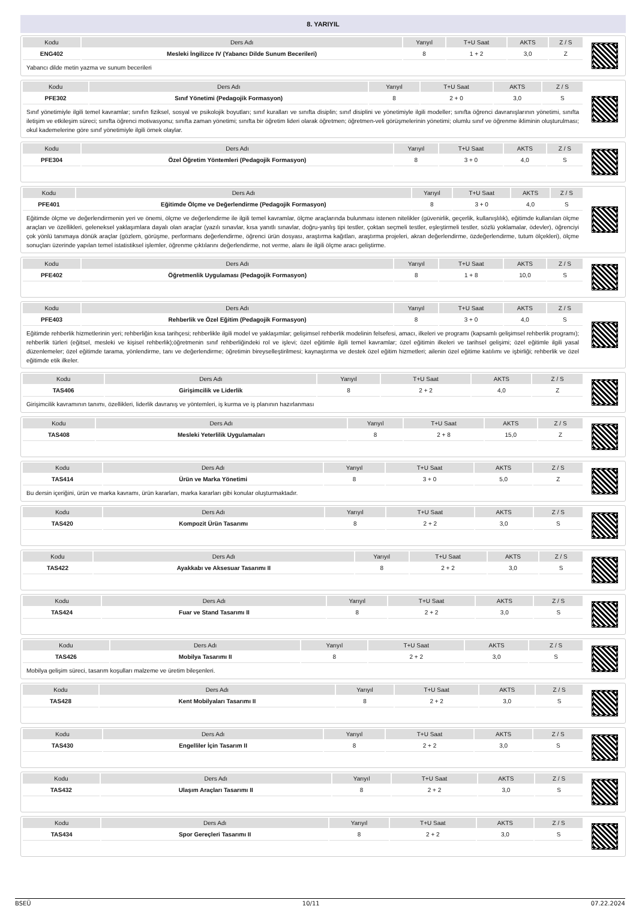8. YARIYIL
| Kodu | Ders Adı | Yarıyıl | T+U Saat | AKTS | Z / S |
| --- | --- | --- | --- | --- | --- |
| ENG402 | Mesleki İngilizce IV (Yabancı Dilde Sunum Becerileri) | 8 | 1 + 2 | 3,0 | Z |
Yabancı dilde metin yazma ve sunum becerileri
| Kodu | Ders Adı | Yarıyıl | T+U Saat | AKTS | Z / S |
| --- | --- | --- | --- | --- | --- |
| PFE302 | Sınıf Yönetimi (Pedagojik Formasyon) | 8 | 2 + 0 | 3,0 | S |
Sınıf yönetimiyle ilgili temel kavramlar; sınıfın fiziksel, sosyal ve psikolojik boyutları; sınıf kuralları ve sınıfta disiplin; sınıf disiplini ve yönetimiyle ilgili modeller; sınıfta öğrenci davranışlarının yönetimi, sınıfta iletişim ve etkileşim süreci; sınıfta öğrenci motivasyonu; sınıfta zaman yönetimi; sınıfta bir öğretim lideri olarak öğretmen; öğretmen-veli görüşmelerinin yönetimi; olumlu sınıf ve öğrenme ikliminin oluşturulması; okul kademelerine göre sınıf yönetimiyle ilgili örnek olaylar.
| Kodu | Ders Adı | Yarıyıl | T+U Saat | AKTS | Z / S |
| --- | --- | --- | --- | --- | --- |
| PFE304 | Özel Öğretim Yöntemleri (Pedagojik Formasyon) | 8 | 3 + 0 | 4,0 | S |
| Kodu | Ders Adı | Yarıyıl | T+U Saat | AKTS | Z / S |
| --- | --- | --- | --- | --- | --- |
| PFE401 | Eğitimde Ölçme ve Değerlendirme (Pedagojik Formasyon) | 8 | 3 + 0 | 4,0 | S |
Eğitimde ölçme ve değerlendirmenin yeri ve önemi, ölçme ve değerlendirme ile ilgili temel kavramlar, ölçme araçlarında bulunması istenen nitelikler (güvenirlik, geçerlik, kullanışlılık), eğitimde kullanılan ölçme araçları ve özellikleri, geleneksel yaklaşımlara dayalı olan araçlar (yazılı sınavlar, kısa yanıtlı sınavlar, doğru-yanlış tipi testler, çoktan seçmeli testler, eşleştirmeli testler, sözlü yoklamalar, ödevler), öğrenciyi çok yönlü tanımaya dönük araçlar (gözlem, görüşme, performans değerlendirme, öğrenci ürün dosyası, araştırma kağıtları, araştırma projeleri, akran değerlendirme, özdeğerlendirme, tutum ölçekleri), ölçme sonuçları üzerinde yapılan temel istatistiksel işlemler, öğrenme çıktılarını değerlendirme, not verme, alanı ile ilgili ölçme aracı geliştirme.
| Kodu | Ders Adı | Yarıyıl | T+U Saat | AKTS | Z / S |
| --- | --- | --- | --- | --- | --- |
| PFE402 | Öğretmenlik Uygulaması (Pedagojik Formasyon) | 8 | 1 + 8 | 10,0 | S |
| Kodu | Ders Adı | Yarıyıl | T+U Saat | AKTS | Z / S |
| --- | --- | --- | --- | --- | --- |
| PFE403 | Rehberlik ve Özel Eğitim (Pedagojik Formasyon) | 8 | 3 + 0 | 4,0 | S |
Eğitimde rehberlik hizmetlerinin yeri; rehberliğin kısa tarihçesi; rehberlikle ilgili model ve yaklaşımlar; gelişimsel rehberlik modelinin felsefesi, amacı, ilkeleri ve programı (kapsamlı gelişimsel rehberlik programı); rehberlik türleri (eğitsel, mesleki ve kişisel rehberlik);öğretmenin sınıf rehberliğindeki rol ve işlevi; özel eğitimle ilgili temel kavramlar; özel eğitimin ilkeleri ve tarihsel gelişimi; özel eğitimle ilgili yasal düzenlemeler; özel eğitimde tarama, yönlendirme, tanı ve değerlendirme; öğretimin bireyselleştirilmesi; kaynaştırma ve destek özel eğitim hizmetleri; ailenin özel eğitime katılımı ve işbirliği; rehberlik ve özel eğitimde etik ilkeler.
| Kodu | Ders Adı | Yarıyıl | T+U Saat | AKTS | Z / S |
| --- | --- | --- | --- | --- | --- |
| TAS406 | Girişimcilik ve Liderlik | 8 | 2 + 2 | 4,0 | Z |
Girişimcilik kavramının tanımı, özellikleri, liderlik davranış ve yöntemleri, iş kurma ve iş planının hazırlanması
| Kodu | Ders Adı | Yarıyıl | T+U Saat | AKTS | Z / S |
| --- | --- | --- | --- | --- | --- |
| TAS408 | Mesleki Yeterlilik Uygulamaları | 8 | 2 + 8 | 15,0 | Z |
| Kodu | Ders Adı | Yarıyıl | T+U Saat | AKTS | Z / S |
| --- | --- | --- | --- | --- | --- |
| TAS414 | Ürün ve Marka Yönetimi | 8 | 3 + 0 | 5,0 | Z |
Bu dersin içeriğini, ürün ve marka kavramı, ürün kararları, marka kararları gibi konular oluşturmaktadır.
| Kodu | Ders Adı | Yarıyıl | T+U Saat | AKTS | Z / S |
| --- | --- | --- | --- | --- | --- |
| TAS420 | Kompozit Ürün Tasarımı | 8 | 2 + 2 | 3,0 | S |
| Kodu | Ders Adı | Yarıyıl | T+U Saat | AKTS | Z / S |
| --- | --- | --- | --- | --- | --- |
| TAS422 | Ayakkabı ve Aksesuar Tasarımı II | 8 | 2 + 2 | 3,0 | S |
| Kodu | Ders Adı | Yarıyıl | T+U Saat | AKTS | Z / S |
| --- | --- | --- | --- | --- | --- |
| TAS424 | Fuar ve Stand Tasarımı II | 8 | 2 + 2 | 3,0 | S |
| Kodu | Ders Adı | Yarıyıl | T+U Saat | AKTS | Z / S |
| --- | --- | --- | --- | --- | --- |
| TAS426 | Mobilya Tasarımı II | 8 | 2 + 2 | 3,0 | S |
Mobilya gelişim süreci, tasarım koşulları malzeme ve üretim bileşenleri.
| Kodu | Ders Adı | Yarıyıl | T+U Saat | AKTS | Z / S |
| --- | --- | --- | --- | --- | --- |
| TAS428 | Kent Mobilyaları Tasarımı II | 8 | 2 + 2 | 3,0 | S |
| Kodu | Ders Adı | Yarıyıl | T+U Saat | AKTS | Z / S |
| --- | --- | --- | --- | --- | --- |
| TAS430 | Engelliler İçin Tasarım II | 8 | 2 + 2 | 3,0 | S |
| Kodu | Ders Adı | Yarıyıl | T+U Saat | AKTS | Z / S |
| --- | --- | --- | --- | --- | --- |
| TAS432 | Ulaşım Araçları Tasarımı II | 8 | 2 + 2 | 3,0 | S |
| Kodu | Ders Adı | Yarıyıl | T+U Saat | AKTS | Z / S |
| --- | --- | --- | --- | --- | --- |
| TAS434 | Spor Gereçleri Tasarımı II | 8 | 2 + 2 | 3,0 | S |
BSEÜ 10/11 07.22.2024